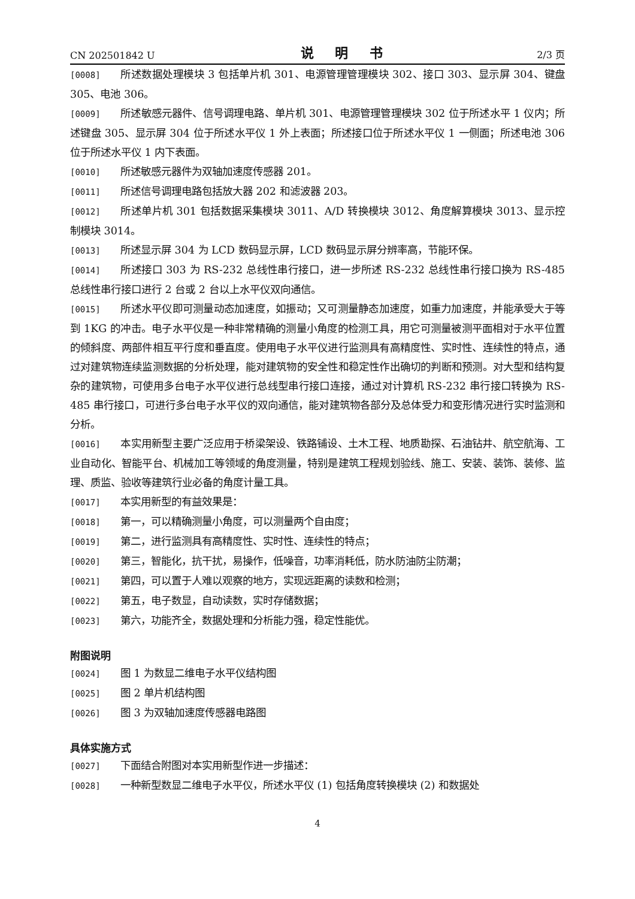CN 202501842 U 说 明 书 2/3 页
[0008] 所述数据处理模块 3 包括单片机 301、电源管理管理模块 302、接口 303、显示屏 304、键盘 305、电池 306。
[0009] 所述敏感元器件、信号调理电路、单片机 301、电源管理管理模块 302 位于所述水平 1 仪内；所述键盘 305、显示屏 304 位于所述水平仪 1 外上表面；所述接口位于所述水平仪 1 一侧面；所述电池 306 位于所述水平仪 1 内下表面。
[0010] 所述敏感元器件为双轴加速度传感器 201。
[0011] 所述信号调理电路包括放大器 202 和滤波器 203。
[0012] 所述单片机 301 包括数据采集模块 3011、A/D 转换模块 3012、角度解算模块 3013、显示控制模块 3014。
[0013] 所述显示屏 304 为 LCD 数码显示屏，LCD 数码显示屏分辨率高，节能环保。
[0014] 所述接口 303 为 RS-232 总线性串行接口，进一步所述 RS-232 总线性串行接口换为 RS-485 总线性串行接口进行 2 台或 2 台以上水平仪双向通信。
[0015] 所述水平仪即可测量动态加速度，如振动；又可测量静态加速度，如重力加速度，并能承受大于等到 1KG 的冲击。电子水平仪是一种非常精确的测量小角度的检测工具，用它可测量被测平面相对于水平位置的倾斜度、两部件相互平行度和垂直度。使用电子水平仪进行监测具有高精度性、实时性、连续性的特点，通过对建筑物连续监测数据的分析处理，能对建筑物的安全性和稳定性作出确切的判断和预测。对大型和结构复杂的建筑物，可使用多台电子水平仪进行总线型串行接口连接，通过对计算机 RS-232 串行接口转换为 RS-485 串行接口，可进行多台电子水平仪的双向通信，能对建筑物各部分及总体受力和变形情况进行实时监测和分析。
[0016] 本实用新型主要广泛应用于桥梁架设、铁路铺设、土木工程、地质勘探、石油钻井、航空航海、工业自动化、智能平台、机械加工等领域的角度测量，特别是建筑工程规划验线、施工、安装、装饰、装修、监理、质监、验收等建筑行业必备的角度计量工具。
[0017] 本实用新型的有益效果是：
[0018] 第一，可以精确测量小角度，可以测量两个自由度；
[0019] 第二，进行监测具有高精度性、实时性、连续性的特点；
[0020] 第三，智能化，抗干扰，易操作，低噪音，功率消耗低，防水防油防尘防潮；
[0021] 第四，可以置于人难以观察的地方，实现远距离的读数和检测；
[0022] 第五，电子数显，自动读数，实时存储数据；
[0023] 第六，功能齐全，数据处理和分析能力强，稳定性能优。
附图说明
[0024] 图 1 为数显二维电子水平仪结构图
[0025] 图 2 单片机结构图
[0026] 图 3 为双轴加速度传感器电路图
具体实施方式
[0027] 下面结合附图对本实用新型作进一步描述：
[0028] 一种新型数显二维电子水平仪，所述水平仪 (1) 包括角度转换模块 (2) 和数据处
4